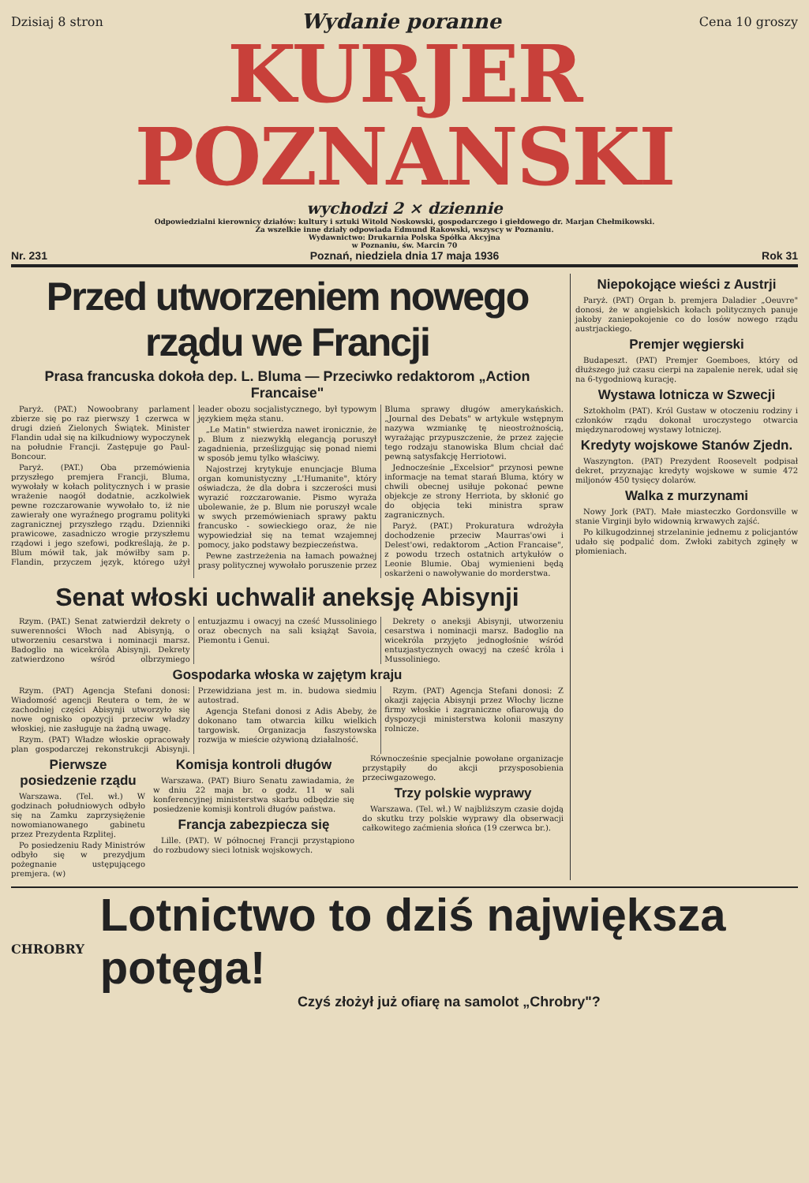Dzisiaj 8 stron Wydanie poranne Cena 10 groszy
KURJER POZNANSKI
wychodzi 2 × dziennie
Odpowiedzialni kierownicy działów: kultury i sztuki Witold Noskowski, gospodarczego i giełdowego dr. Marjan Chełmikowski.
Za wszelkie inne działy odpowiada Edmund Rakowski, wszyscy w Poznaniu.
Wydawnictwo: Drukarnia Polska Spółka Akcyjna
w Poznaniu, św. Marcin 70
Nr. 231 Poznań, niedziela dnia 17 maja 1936 Rok 31
Przed utworzeniem nowego rządu we Francji
Prasa francuska dokoła dep. L. Bluma — Przeciwko redaktorom „Action Francaise"
Paryż. (PAT.) Nowoobrany parlament zbierze się po raz pierwszy 1 czerwca w drugi dzień Zielonych Świątek. Minister Flandin udał się na kilkudniowy wypoczynek na południe Francji. Zastępuje go Paul-Boncour.
Paryż. (PAT.) Oba przemówienia przyszłego premjera Francji, Bluma, wywołały w kołach politycznych i w prasie wrażenie naogół dodatnie, aczkolwiek pewne rozczarowanie wywołało to, iż nie zawierały one wyraźnego programu polityki zagranicznej przyszłego rządu. Dzienniki prawicowe, zasadniczo wrogie przyszłemu rządowi i jego szefowi, podkreślają, że p. Blum mówił tak, jak mówiłby sam p. Flandin, przyczem język, którego użył leader obozu socjalistycznego, był typowym językiem męża stanu.
„Le Matin" stwierdza nawet ironicznie, że p. Blum z niezwykłą elegancją poruszył zagadnienia, prześlizgując się ponad niemi w sposób jemu tylko właściwy.
Najostrzej krytykuje enuncjacje Bluma organ komunistyczny „L'Humanite", który oświadcza, że dla dobra i szczerości musi wyrazić rozczarowanie. Pismo wyraża ubolewanie, że p. Blum nie poruszył wcale w swych przemówieniach sprawy paktu francusko - sowieckiego oraz, że nie wypowiedział się na temat wzajemnej pomocy, jako podstawy bezpieczeństwa.
Pewne zastrzeżenia na łamach poważnej prasy politycznej wywołało poruszenie przez Bluma sprawy długów amerykańskich. „Journal des Debats" w artykule wstępnym nazywa wzmiankę tę nieostrożnością, wyrażając przypuszczenie, że przez zajęcie tego rodzaju stanowiska Blum chciał dać pewną satysfakcję Herriotowi.
Jednocześnie „Excelsior" przynosi pewne informacje na temat starań Bluma, który w chwili obecnej usiłuje pokonać pewne objekcje ze strony Herriota, by skłonić go do objęcia teki ministra spraw zagranicznych.
Paryż. (PAT.) Prokuratura wdrożyła dochodzenie przeciw Maurras'owi i Delest'owi, redaktorom „Action Francaise", z powodu trzech ostatnich artykułów o Leonie Blumie. Obaj wymienieni będą oskarżeni o nawoływanie do morderstwa.
Senat włoski uchwalił aneksję Abisynji
Rzym. (PAT.) Senat zatwierdził dekrety o suwerenności Włoch nad Abisynją, o utworzeniu cesarstwa i nominacji marsz. Badoglio na wicekróla Abisynji. Dekrety zatwierdzono wśród olbrzymiego entuzjazmu i owacyj na cześć Mussoliniego oraz obecnych na sali książąt Savoia, Piemontu i Genui.
Dekrety o aneksji Abisynji, utworzeniu cesarstwa i nominacji marsz. Badoglio na wicekróla przyjęto jednogłośnie wśród entuzjastycznych owacyj na cześć króla i Mussoliniego.
Gospodarka włoska w zajętym kraju
Rzym. (PAT) Agencja Stefani donosi: Wiadomość agencji Reutera o tem, że w zachodniej części Abisynji utworzyło się nowe ognisko opozycji przeciw władzy włoskiej, nie zasługuje na żadną uwagę.
Rzym. (PAT) Władze włoskie opracowały plan gospodarczej rekonstrukcji Abisynji. Przewidziana jest m. in. budowa siedmiu autostrad.
Agencja Stefani donosi z Adis Abeby, że dokonano tam otwarcia kilku wielkich targowisk. Organizacja faszystowska rozwija w mieście ożywioną działalność.
Rzym. (PAT) Agencja Stefani donosi: Z okazji zajęcia Abisynji przez Włochy liczne firmy włoskie i zagraniczne ofiarowują do dyspozycji ministerstwa kolonii maszyny rolnicze.
Pierwsze posiedzenie rządu
Warszawa. (Tel. wł.) W godzinach południowych odbyło się na Zamku zaprzysiężenie nowomianowanego gabinetu przez Prezydenta Rzplitej.
Po posiedzeniu Rady Ministrów odbyło się w prezydjum pożegnanie ustępującego premjera. (w)
Komisja kontroli długów
Warszawa. (PAT) Biuro Senatu zawiadamia, że w dniu 22 maja br. o godz. 11 w sali konferencyjnej ministerstwa skarbu odbędzie się posiedzenie komisji kontroli długów państwa.
Francja zabezpiecza się
Lille. (PAT). W północnej Francji przystąpiono do rozbudowy sieci lotnisk wojskowych.
Równocześnie specjalnie powołane organizacje przystąpiły do akcji przysposobienia przeciwgazowego.
Trzy polskie wyprawy
Warszawa. (Tel. wł.) W najbliższym czasie dojdą do skutku trzy polskie wyprawy dla obserwacji całkowitego zaćmienia słońca (19 czerwca br.).
Niepokojące wieści z Austrji
Paryż. (PAT) Organ b. premjera Daladier „Oeuvre" donosi, że w angielskich kołach politycznych panuje jakoby zaniepokojenie co do losów nowego rządu austrjackiego.
Premjer węgierski
Budapeszt. (PAT) Premjer Goemboes, który od dłuższego już czasu cierpi na zapalenie nerek, udał się na 6-tygodniową kurację.
Wystawa lotnicza w Szwecji
Sztokholm (PAT). Król Gustaw w otoczeniu rodziny i członków rządu dokonał uroczystego otwarcia międzynarodowej wystawy lotniczej.
Kredyty wojskowe Stanów Zjedn.
Waszyngton. (PAT) Prezydent Roosevelt podpisał dekret, przyznając kredyty wojskowe w sumie 472 miljonów 450 tysięcy dolarów.
Walka z murzynami
Nowy Jork (PAT). Małe miasteczko Gordonsville w stanie Virginji było widownią krwawych zajść.
Po kilkugodzinnej strzelaninie jednemu z policjantów udało się podpalić dom. Zwłoki zabitych zginęły w płomieniach.
CHROBRY
Lotnictwo to dziś największa potęga!
Czyś złożył już ofiarę na samolot „Chrobry"?